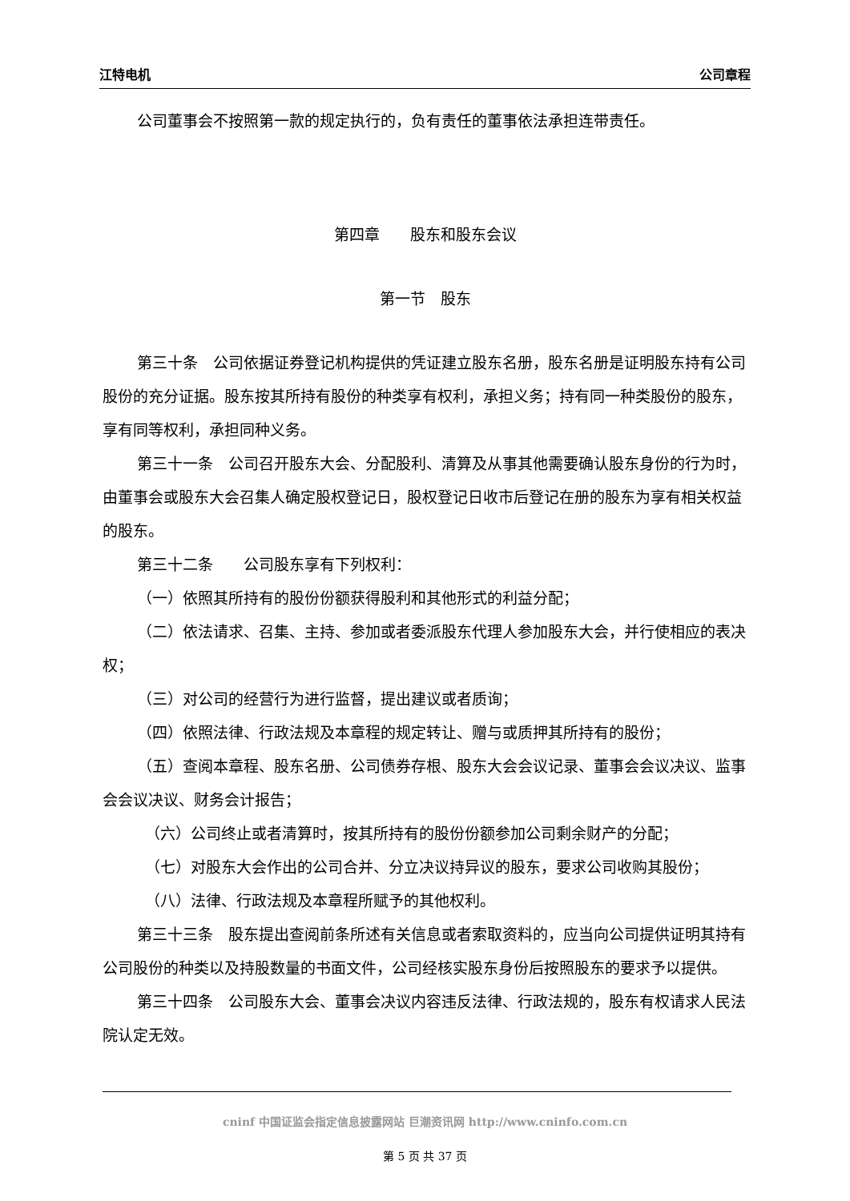江特电机 公司章程
公司董事会不按照第一款的规定执行的，负有责任的董事依法承担连带责任。
第四章　　股东和股东会议
第一节　股东
第三十条　公司依据证券登记机构提供的凭证建立股东名册，股东名册是证明股东持有公司股份的充分证据。股东按其所持有股份的种类享有权利，承担义务；持有同一种类股份的股东，享有同等权利，承担同种义务。
第三十一条　公司召开股东大会、分配股利、清算及从事其他需要确认股东身份的行为时，由董事会或股东大会召集人确定股权登记日，股权登记日收市后登记在册的股东为享有相关权益的股东。
第三十二条　　公司股东享有下列权利：
（一）依照其所持有的股份份额获得股利和其他形式的利益分配；
（二）依法请求、召集、主持、参加或者委派股东代理人参加股东大会，并行使相应的表决权；
（三）对公司的经营行为进行监督，提出建议或者质询；
（四）依照法律、行政法规及本章程的规定转让、赠与或质押其所持有的股份；
（五）查阅本章程、股东名册、公司债券存根、股东大会会议记录、董事会会议决议、监事会会议决议、财务会计报告；
（六）公司终止或者清算时，按其所持有的股份份额参加公司剩余财产的分配；
（七）对股东大会作出的公司合并、分立决议持异议的股东，要求公司收购其股份；
（八）法律、行政法规及本章程所赋予的其他权利。
第三十三条　股东提出查阅前条所述有关信息或者索取资料的，应当向公司提供证明其持有公司股份的种类以及持股数量的书面文件，公司经核实股东身份后按照股东的要求予以提供。
第三十四条　公司股东大会、董事会决议内容违反法律、行政法规的，股东有权请求人民法院认定无效。
cninf 中国证监会指定信息披露网站 巨潮资讯网 http://www.cninfo.com.cn
第 5 页 共 37 页